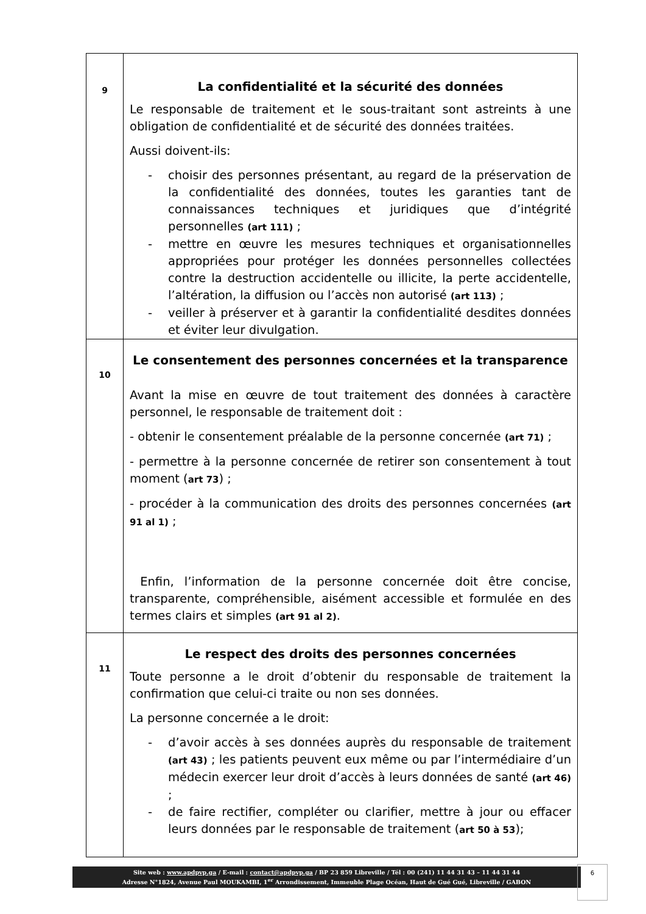| 9 | La confidentialité et la sécurité des données Le responsable de traitement et le sous-traitant sont astreints à une obligation de confidentialité et de sécurité des données traitées. Aussi doivent-ils: - choisir des personnes présentant, au regard de la préservation de la confidentialité des données, toutes les garanties tant de connaissances techniques et juridiques que d’intégrité personnelles (art 111) ; - mettre en œuvre les mesures techniques et organisationnelles appropriées pour protéger les données personnelles collectées contre la destruction accidentelle ou illicite, la perte accidentelle, l’altération, la diffusion ou l’accès non autorisé (art 113) ; - veiller à préserver et à garantir la confidentialité desdites données et éviter leur divulgation. |
| 10 | Le consentement des personnes concernées et la transparence Avant la mise en œuvre de tout traitement des données à caractère personnel, le responsable de traitement doit : - obtenir le consentement préalable de la personne concernée (art 71) ; - permettre à la personne concernée de retirer son consentement à tout moment ( art 73 ) ; - procéder à la communication des droits des personnes concernées (art 91 al 1) ; Enfin, l’information de la personne concernée doit être concise, transparente, compréhensible, aisément accessible et formulée en des termes clairs et simples (art 91 al 2) . |
| 11 | Le respect des droits des personnes concernées Toute personne a le droit d’obtenir du responsable de traitement la confirmation que celui-ci traite ou non ses données. La personne concernée a le droit: - d’avoir accès à ses données auprès du responsable de traitement (art 43) ; les patients peuvent eux même ou par l’intermédiaire d’un médecin exercer leur droit d’accès à leurs données de santé (art 46) ; - de faire rectifier, compléter ou clarifier, mettre à jour ou effacer leurs données par le responsable de traitement ( art 50 à 53 ); |
Site web : www.apdpvp.ga / E-mail : contact@apdpvp.ga / BP 23 859 Libreville / Tél : 00 (241) 11 44 31 43 – 11 44 31 44
Adresse N°1824, Avenue Paul MOUKAMBI, 1<sup>er</sup> Arrondissement, Immeuble Plage Océan, Haut de Gué Gué, Libreville / GABON
6